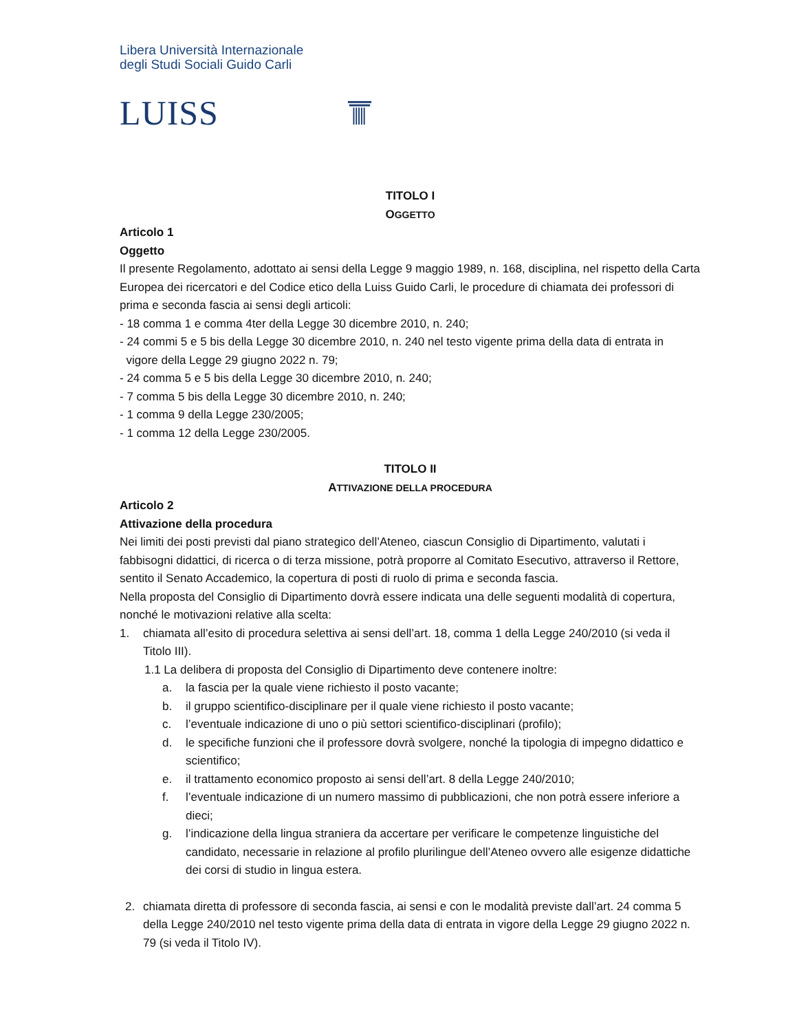Libera Università Internazionale
degli Studi Sociali Guido Carli
LUISS
TITOLO I
OGGETTO
Articolo 1
Oggetto
Il presente Regolamento, adottato ai sensi della Legge 9 maggio 1989, n. 168, disciplina, nel rispetto della Carta Europea dei ricercatori e del Codice etico della Luiss Guido Carli, le procedure di chiamata dei professori di prima e seconda fascia ai sensi degli articoli:
- 18 comma 1 e comma 4ter della Legge 30 dicembre 2010, n. 240;
- 24 commi 5 e 5 bis della Legge 30 dicembre 2010, n. 240 nel testo vigente prima della data di entrata in
vigore della Legge 29 giugno 2022 n. 79;
- 24 comma 5 e 5 bis della Legge 30 dicembre 2010, n. 240;
- 7 comma 5 bis della Legge 30 dicembre 2010, n. 240;
- 1 comma 9 della Legge 230/2005;
- 1 comma 12 della Legge 230/2005.
TITOLO II
ATTIVAZIONE DELLA PROCEDURA
Articolo 2
Attivazione della procedura
Nei limiti dei posti previsti dal piano strategico dell’Ateneo, ciascun Consiglio di Dipartimento, valutati i fabbisogni didattici, di ricerca o di terza missione, potrà proporre al Comitato Esecutivo, attraverso il Rettore, sentito il Senato Accademico, la copertura di posti di ruolo di prima e seconda fascia.
Nella proposta del Consiglio di Dipartimento dovrà essere indicata una delle seguenti modalità di copertura, nonché le motivazioni relative alla scelta:
1. chiamata all’esito di procedura selettiva ai sensi dell’art. 18, comma 1 della Legge 240/2010 (si veda il Titolo III).
1.1 La delibera di proposta del Consiglio di Dipartimento deve contenere inoltre:
a. la fascia per la quale viene richiesto il posto vacante;
b. il gruppo scientifico-disciplinare per il quale viene richiesto il posto vacante;
c. l’eventuale indicazione di uno o più settori scientifico-disciplinari (profilo);
d. le specifiche funzioni che il professore dovrà svolgere, nonché la tipologia di impegno didattico e scientifico;
e. il trattamento economico proposto ai sensi dell’art. 8 della Legge 240/2010;
f. l’eventuale indicazione di un numero massimo di pubblicazioni, che non potrà essere inferiore a dieci;
g. l’indicazione della lingua straniera da accertare per verificare le competenze linguistiche del candidato, necessarie in relazione al profilo plurilingue dell’Ateneo ovvero alle esigenze didattiche dei corsi di studio in lingua estera.
2. chiamata diretta di professore di seconda fascia, ai sensi e con le modalità previste dall’art. 24 comma 5 della Legge 240/2010 nel testo vigente prima della data di entrata in vigore della Legge 29 giugno 2022 n. 79 (si veda il Titolo IV).